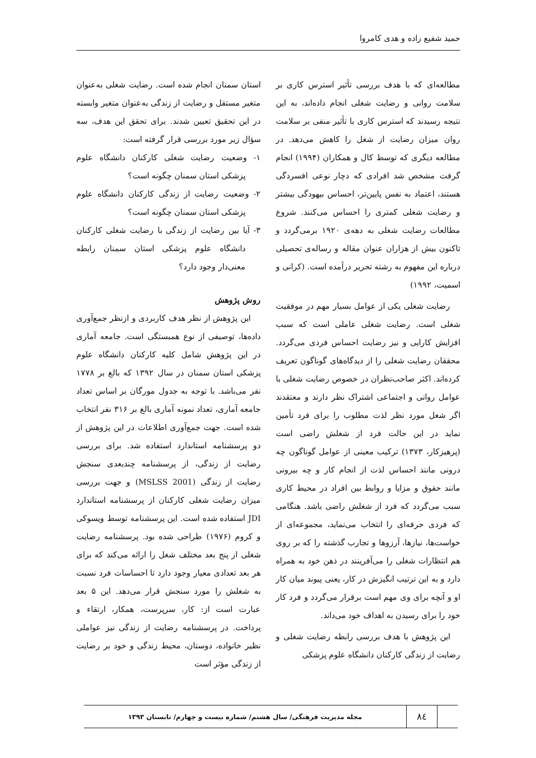حمید شفیع زاده و هدی کامروا
مطالعه‌ای که با هدف بررسی تأثیر استرس کاری بر سلامت روانی و رضایت شغلی انجام داده‌اند، به این نتیجه رسیدند که استرس کاری با تأثیر منفی بر سلامت روان میزان رضایت از شغل را کاهش می‌دهد. در مطالعه دیگری که توسط کال و همکاران (۱۹۹۴) انجام گرفت مشخص شد افرادی که دچار نوعی افسردگی هستند، اعتماد به نفس پایین‌تر، احساس بیهودگی بیشتر و رضایت شغلی کمتری را احساس می‌کنند. شروع مطالعات رضایت شغلی به دهه‌ی ۱۹۲۰ برمی‌گردد و تاکنون بیش از هزاران عنوان مقاله و رساله‌ی تحصیلی درباره این مفهوم به رشته تحریر درآمده است. (کرانی و اسمیت، ۱۹۹۲)
رضایت شغلی یکی از عوامل بسیار مهم در موفقیت شغلی است. رضایت شغلی عاملی است که سبب افزایش کارایی و نیز رضایت احساس فردی می‌گردد. محققان رضایت شغلی را از دیدگاه‌های گوناگون تعریف کرده‌اند. اکثر صاحب‌نظران در خصوص رضایت شغلی با عوامل روانی و اجتماعی اشتراک نظر دارند و معتقدند اگر شغل مورد نظر لذت مطلوب را برای فرد تأمین نماید در این حالت فرد از شغلش راضی است (پرهیزکار، ۱۳۷۳) ترکیب معینی از عوامل گوناگون چه درونی مانند احساس لذت از انجام کار و چه بیرونی مانند حقوق و مزایا و روابط بین افراد در محیط کاری سبب می‌گردد که فرد از شغلش راضی باشد. هنگامی که فردی حرفه‌ای را انتخاب می‌نماید، مجموعه‌ای از خواست‌ها، نیازها، آرزوها و تجارب گذشته را که بر روی هم انتظارات شغلی را می‌آفرینند در ذهن خود به همراه دارد و به این ترتیب انگیزش در کار، یعنی پیوند میان کار او و آنچه برای وی مهم است برقرار می‌گردد و فرد کار خود را برای رسیدن به اهداف خود می‌داند.
این پژوهش با هدف بررسی رابطه رضایت شغلی و رضایت از زندگی کارکنان دانشگاه علوم پزشکی
استان سمنان انجام شده است. رضایت شغلی به‌عنوان متغیر مستقل و رضایت از زندگی به‌عنوان متغیر وابسته در این تحقیق تعیین شدند. برای تحقق این هدف، سه سؤال زیر مورد بررسی قرار گرفته است:
۱- وضعیت رضایت شغلی کارکنان دانشگاه علوم پزشکی استان سمنان چگونه است؟
۲- وضعیت رضایت از زندگی کارکنان دانشگاه علوم پزشکی استان سمنان چگونه است؟
۳- آیا بین رضایت از زندگی با رضایت شغلی کارکنان دانشگاه علوم پزشکی استان سمنان رابطه معنی‌دار وجود دارد؟
روش پژوهش
این پژوهش از نظر هدف کاربردی و ازنظر جمع‌آوری داده‌ها، توصیفی از نوع همبستگی است. جامعه آماری در این پژوهش شامل کلیه کارکنان دانشگاه علوم پزشکی استان سمنان در سال ۱۳۹۲ که بالغ بر ۱۷۷۸ نفر می‌باشد. با توجه به جدول مورگان بر اساس تعداد جامعه آماری، تعداد نمونه آماری بالغ بر ۳۱۶ نفر انتخاب شده است. جهت جمع‌آوری اطلاعات در این پژوهش از دو پرسشنامه استاندارد استفاده شد. برای بررسی رضایت از زندگی، از پرسشنامه چندبعدی سنجش رضایت از زندگی (MSLSS 2001) و جهت بررسی میزان رضایت شغلی کارکنان از پرسشنامه استاندارد JDI استفاده شده است. این پرسشنامه توسط ویسوکی و کروم (۱۹۷۶) طراحی شده بود. پرسشنامه رضایت شغلی از پنج بعد مختلف شغل را ارائه می‌کند که برای هر بعد تعدادی معیار وجود دارد تا احساسات فرد نسبت به شغلش را مورد سنجش قرار می‌دهد. این ۵ بعد عبارت است از: کار، سرپرست، همکار، ارتقاء و پرداخت. در پرسشنامه رضایت از زندگی نیز عواملی نظیر خانواده، دوستان، محیط زندگی و خود بر رضایت از زندگی مؤثر است
۸٤
مجله مدیریت فرهنگی/ سال هشتم/ شماره بیست و چهارم/ تابستان ۱۳۹۳